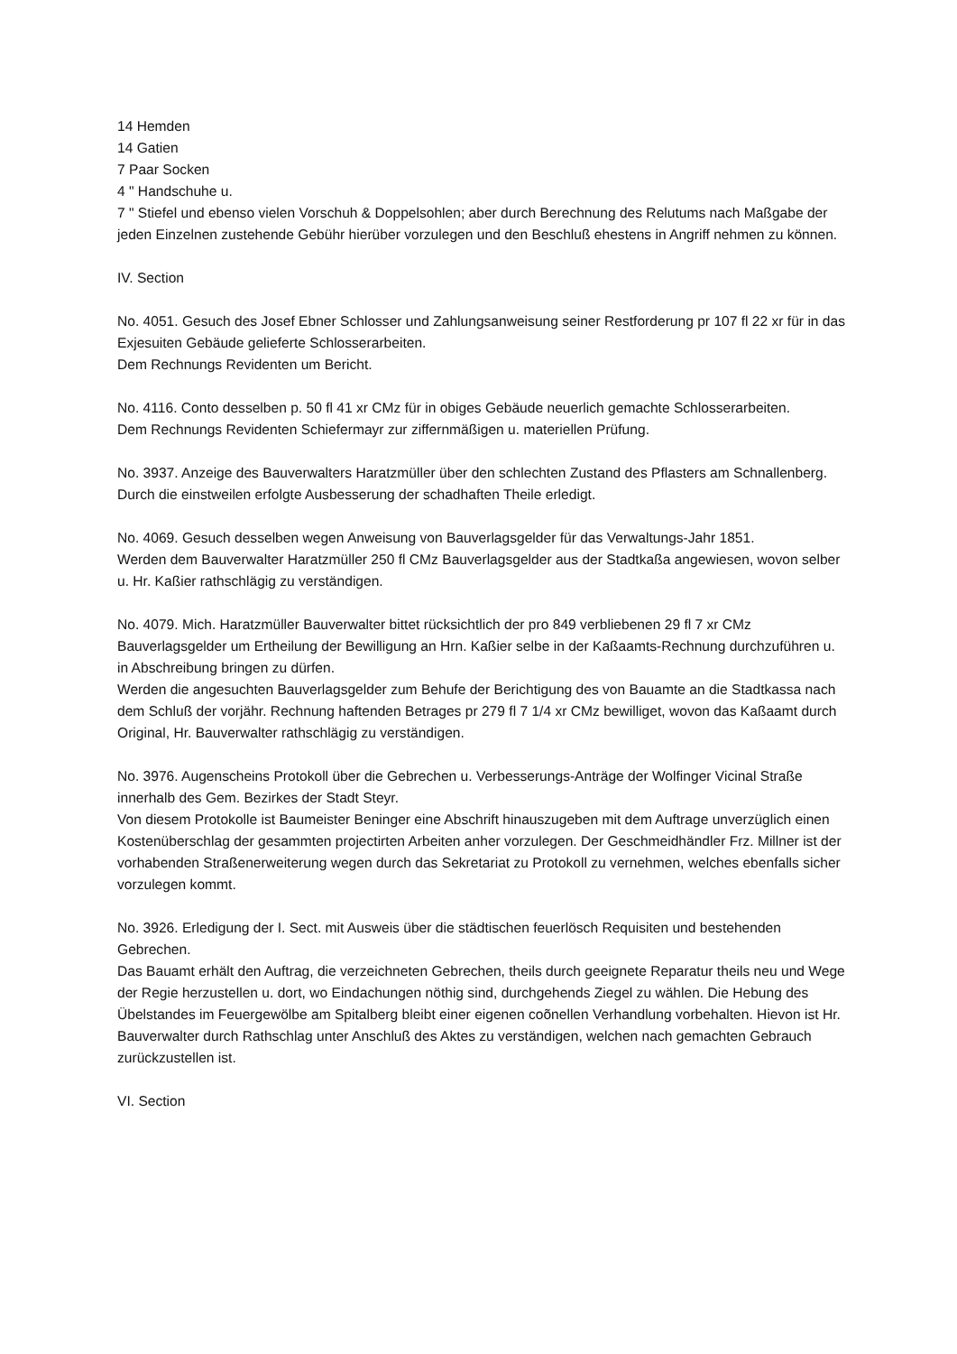14 Hemden
14 Gatien
7 Paar Socken
4 " Handschuhe u.
7 " Stiefel und ebenso vielen Vorschuh & Doppelsohlen; aber durch Berechnung des Relutums nach Maßgabe der jeden Einzelnen zustehende Gebühr hierüber vorzulegen und den Beschluß ehestens in Angriff nehmen zu können.
IV. Section
No. 4051. Gesuch des Josef Ebner Schlosser und Zahlungsanweisung seiner Restforderung pr 107 fl 22 xr für in das Exjesuiten Gebäude gelieferte Schlosserarbeiten.
Dem Rechnungs Revidenten um Bericht.
No. 4116. Conto desselben p. 50 fl 41 xr CMz für in obiges Gebäude neuerlich gemachte Schlosserarbeiten.
Dem Rechnungs Revidenten Schiefermayr zur ziffernmäßigen u. materiellen Prüfung.
No. 3937. Anzeige des Bauverwalters Haratzmüller über den schlechten Zustand des Pflasters am Schnallenberg.
Durch die einstweilen erfolgte Ausbesserung der schadhaften Theile erledigt.
No. 4069. Gesuch desselben wegen Anweisung von Bauverlagsgelder für das Verwaltungs-Jahr 1851.
Werden dem Bauverwalter Haratzmüller 250 fl CMz Bauverlagsgelder aus der Stadtkaßa angewiesen, wovon selber u. Hr. Kaßier rathschlägig zu verständigen.
No. 4079. Mich. Haratzmüller Bauverwalter bittet rücksichtlich der pro 849 verbliebenen 29 fl 7 xr CMz Bauverlagsgelder um Ertheilung der Bewilligung an Hrn. Kaßier selbe in der Kaßaamts-Rechnung durchzuführen u. in Abschreibung bringen zu dürfen.
Werden die angesuchten Bauverlagsgelder zum Behufe der Berichtigung des von Bauamte an die Stadtkassa nach dem Schluß der vorjähr. Rechnung haftenden Betrages pr 279 fl 7 1/4 xr CMz bewilliget, wovon das Kaßaamt durch Original, Hr. Bauverwalter rathschlägig zu verständigen.
No. 3976. Augenscheins Protokoll über die Gebrechen u. Verbesserungs-Anträge der Wolfinger Vicinal Straße innerhalb des Gem. Bezirkes der Stadt Steyr.
Von diesem Protokolle ist Baumeister Beninger eine Abschrift hinauszugeben mit dem Auftrage unverzüglich einen Kostenüberschlag der gesammten projectirten Arbeiten anher vorzulegen. Der Geschmeidhändler Frz. Millner ist der vorhabenden Straßenerweiterung wegen durch das Sekretariat zu Protokoll zu vernehmen, welches ebenfalls sicher vorzulegen kommt.
No. 3926. Erledigung der I. Sect. mit Ausweis über die städtischen feuerlösch Requisiten und bestehenden Gebrechen.
Das Bauamt erhält den Auftrag, die verzeichneten Gebrechen, theils durch geeignete Reparatur theils neu und Wege der Regie herzustellen u. dort, wo Eindachungen nöthig sind, durchgehends Ziegel zu wählen. Die Hebung des Übelstandes im Feuergewölbe am Spitalberg bleibt einer eigenen coõnellen Verhandlung vorbehalten. Hievon ist Hr. Bauverwalter durch Rathschlag unter Anschluß des Aktes zu verständigen, welchen nach gemachten Gebrauch zurückzustellen ist.
VI. Section